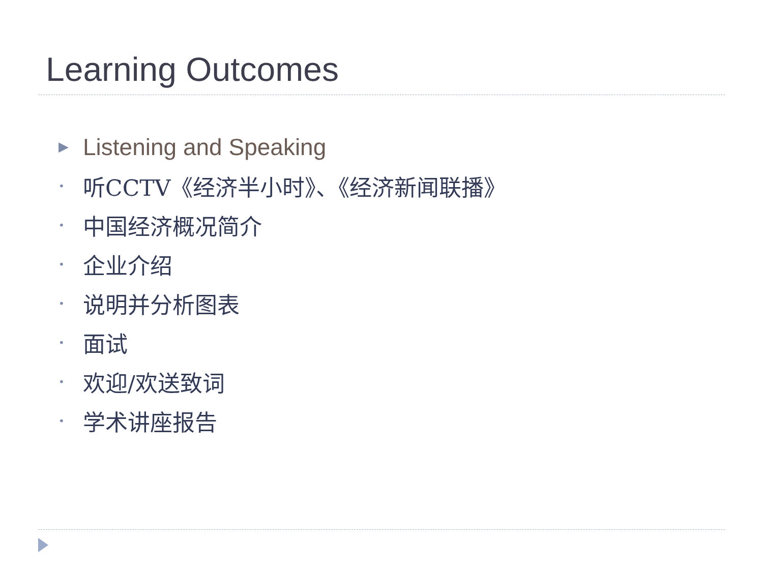Learning Outcomes
▶ Listening and Speaking
• 听CCTV《经济半小时》、《经济新闻联播》
• 中国经济概况简介
• 企业介绍
• 说明并分析图表
• 面试
• 欢迎/欢送致词
• 学术讲座报告